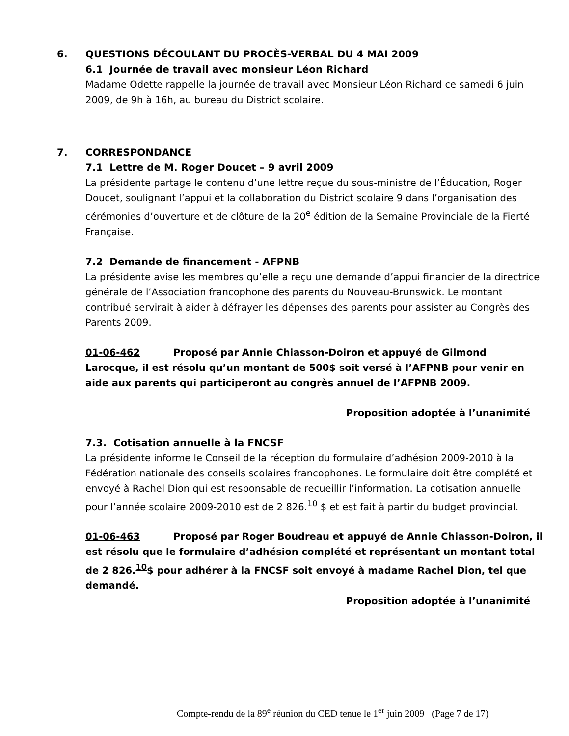6. QUESTIONS DÉCOULANT DU PROCÈS-VERBAL DU 4 MAI 2009
6.1 Journée de travail avec monsieur Léon Richard
Madame Odette rappelle la journée de travail avec Monsieur Léon Richard ce samedi 6 juin 2009, de 9h à 16h, au bureau du District scolaire.
7. CORRESPONDANCE
7.1 Lettre de M. Roger Doucet – 9 avril 2009
La présidente partage le contenu d’une lettre reçue du sous-ministre de l’Éducation, Roger Doucet, soulignant l’appui et la collaboration du District scolaire 9 dans l’organisation des cérémonies d’ouverture et de clôture de la 20<sup>e</sup> édition de la Semaine Provinciale de la Fierté Française.
7.2 Demande de financement - AFPNB
La présidente avise les membres qu’elle a reçu une demande d’appui financier de la directrice générale de l’Association francophone des parents du Nouveau-Brunswick. Le montant contribué servirait à aider à défrayer les dépenses des parents pour assister au Congrès des Parents 2009.
01-06-462 Proposé par Annie Chiasson-Doiron et appuyé de Gilmond Larocque, il est résolu qu’un montant de 500$ soit versé à l’AFPNB pour venir en aide aux parents qui participeront au congrès annuel de l’AFPNB 2009.
Proposition adoptée à l’unanimité
7.3. Cotisation annuelle à la FNCSF
La présidente informe le Conseil de la réception du formulaire d’adhésion 2009-2010 à la Fédération nationale des conseils scolaires francophones. Le formulaire doit être complété et envoyé à Rachel Dion qui est responsable de recueillir l’information. La cotisation annuelle pour l’année scolaire 2009-2010 est de 2 826.<sup>10</sup> $ et est fait à partir du budget provincial.
01-06-463 Proposé par Roger Boudreau et appuyé de Annie Chiasson-Doiron, il est résolu que le formulaire d’adhésion complété et représentant un montant total de 2 826.<sup>10</sup>$ pour adhérer à la FNCSF soit envoyé à madame Rachel Dion, tel que demandé.
Proposition adoptée à l’unanimité
Compte-rendu de la 89<sup>e</sup> réunion du CED tenue le 1<sup>er</sup> juin 2009 (Page 7 de 17)